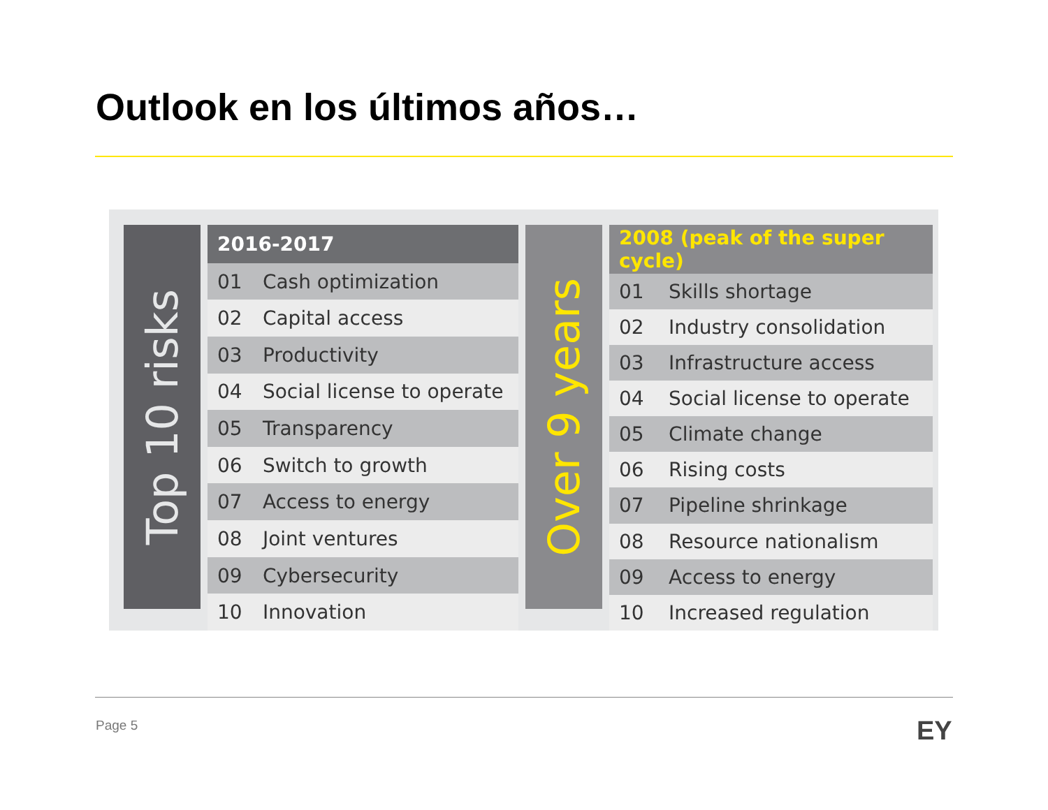Outlook en los últimos años…
Top 10 risks
| 2016-2017 | |
| --- | --- |
| 01 | Cash optimization |
| 02 | Capital access |
| 03 | Productivity |
| 04 | Social license to operate |
| 05 | Transparency |
| 06 | Switch to growth |
| 07 | Access to energy |
| 08 | Joint ventures |
| 09 | Cybersecurity |
| 10 | Innovation |
Over 9 years
| 2008 (peak of the super cycle) | |
| --- | --- |
| 01 | Skills shortage |
| 02 | Industry consolidation |
| 03 | Infrastructure access |
| 04 | Social license to operate |
| 05 | Climate change |
| 06 | Rising costs |
| 07 | Pipeline shrinkage |
| 08 | Resource nationalism |
| 09 | Access to energy |
| 10 | Increased regulation |
Page 5 EY